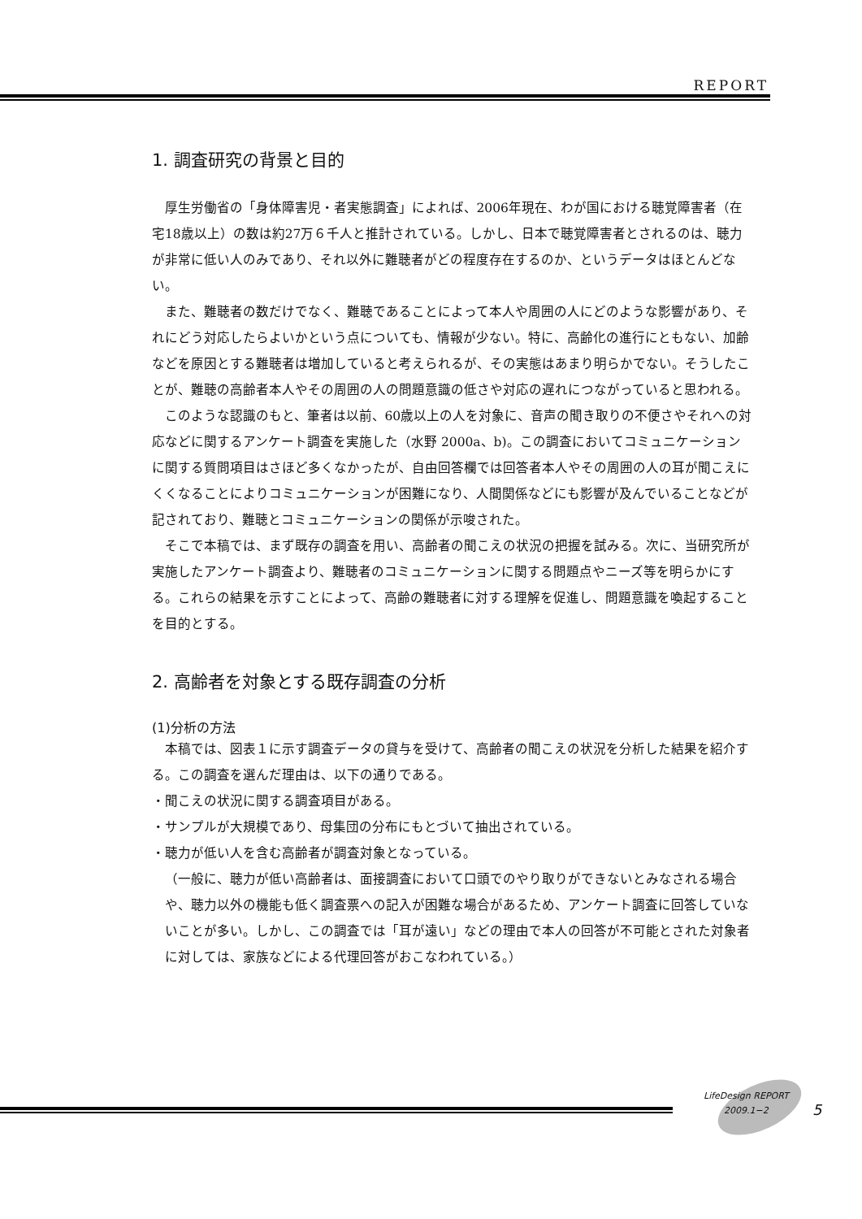REPORT
1. 調査研究の背景と目的
厚生労働省の「身体障害児・者実態調査」によれば、2006年現在、わが国における聴覚障害者（在宅18歳以上）の数は約27万６千人と推計されている。しかし、日本で聴覚障害者とされるのは、聴力が非常に低い人のみであり、それ以外に難聴者がどの程度存在するのか、というデータはほとんどない。
また、難聴者の数だけでなく、難聴であることによって本人や周囲の人にどのような影響があり、それにどう対応したらよいかという点についても、情報が少ない。特に、高齢化の進行にともない、加齢などを原因とする難聴者は増加していると考えられるが、その実態はあまり明らかでない。そうしたことが、難聴の高齢者本人やその周囲の人の問題意識の低さや対応の遅れにつながっていると思われる。
このような認識のもと、筆者は以前、60歳以上の人を対象に、音声の聞き取りの不便さやそれへの対応などに関するアンケート調査を実施した（水野 2000a、b)。この調査においてコミュニケーションに関する質問項目はさほど多くなかったが、自由回答欄では回答者本人やその周囲の人の耳が聞こえにくくなることによりコミュニケーションが困難になり、人間関係などにも影響が及んでいることなどが記されており、難聴とコミュニケーションの関係が示唆された。
そこで本稿では、まず既存の調査を用い、高齢者の聞こえの状況の把握を試みる。次に、当研究所が実施したアンケート調査より、難聴者のコミュニケーションに関する問題点やニーズ等を明らかにする。これらの結果を示すことによって、高齢の難聴者に対する理解を促進し、問題意識を喚起することを目的とする。
2. 高齢者を対象とする既存調査の分析
(1)分析の方法
本稿では、図表１に示す調査データの貸与を受けて、高齢者の聞こえの状況を分析した結果を紹介する。この調査を選んだ理由は、以下の通りである。
・聞こえの状況に関する調査項目がある。
・サンプルが大規模であり、母集団の分布にもとづいて抽出されている。
・聴力が低い人を含む高齢者が調査対象となっている。
（一般に、聴力が低い高齢者は、面接調査において口頭でのやり取りができないとみなされる場合や、聴力以外の機能も低く調査票への記入が困難な場合があるため、アンケート調査に回答していないことが多い。しかし、この調査では「耳が遠い」などの理由で本人の回答が不可能とされた対象者に対しては、家族などによる代理回答がおこなわれている。）
LifeDesign REPORT
2009.1−2
5